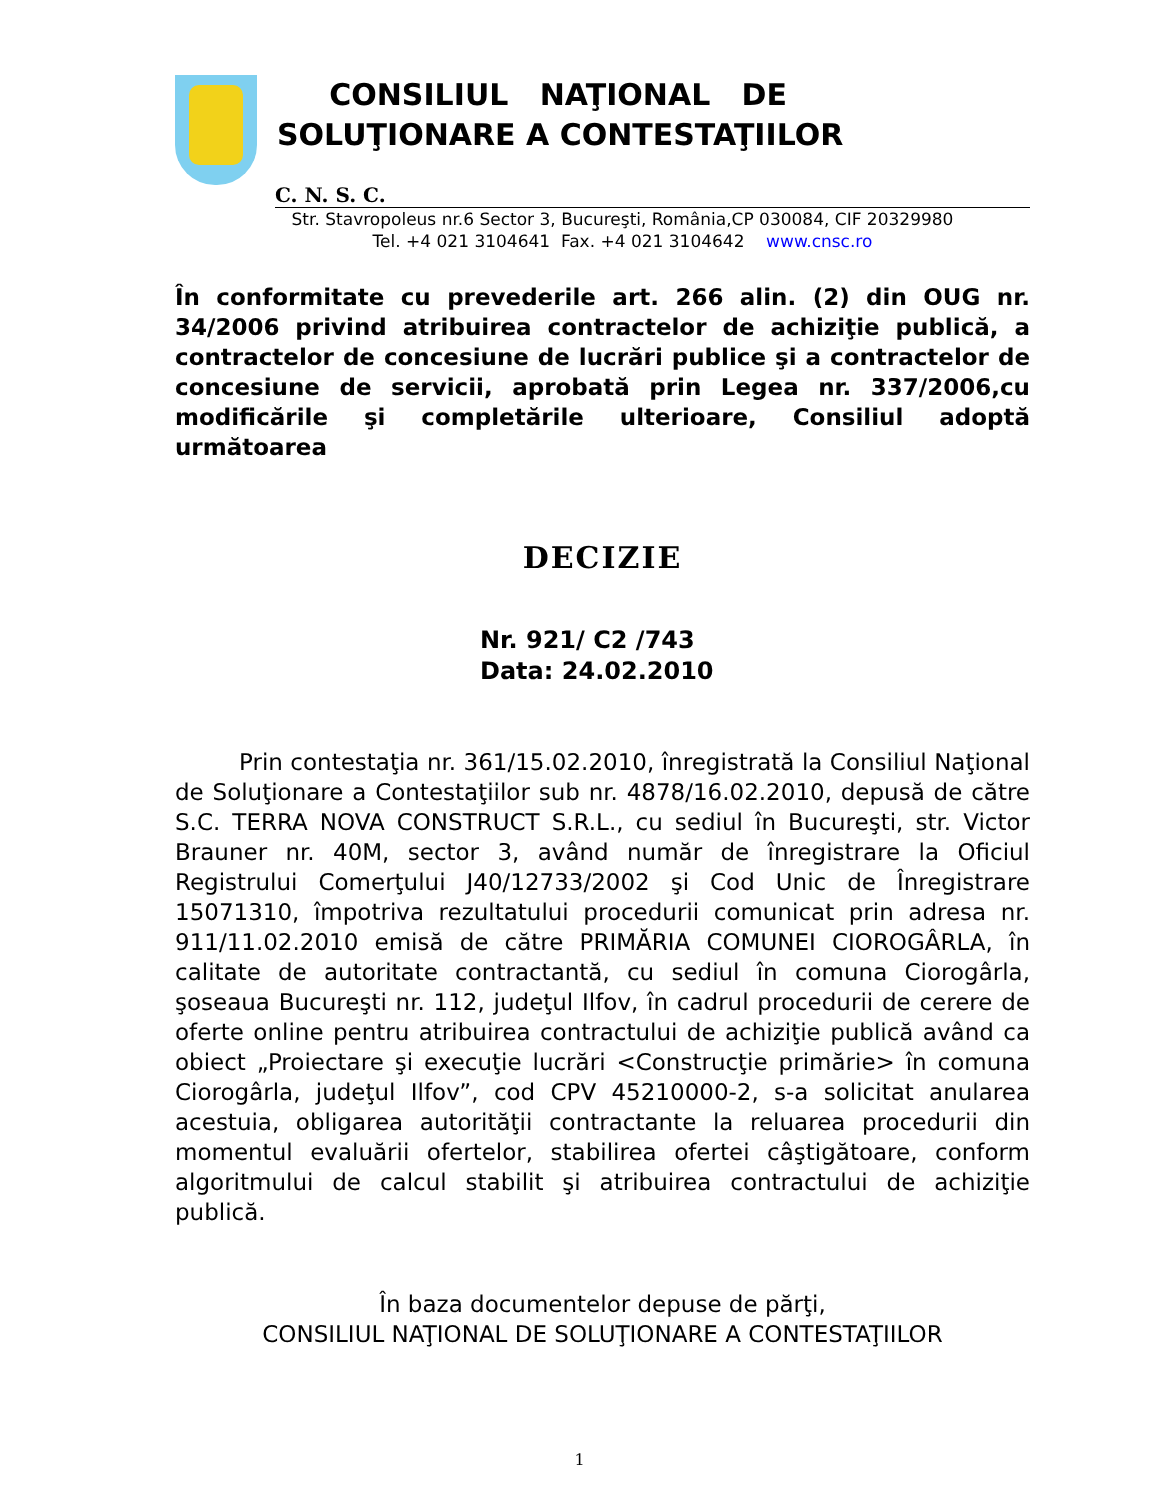CONSILIUL NAŢIONAL DE
SOLUŢIONARE A CONTESTAŢIILOR
C. N. S. C.
Str. Stavropoleus nr.6 Sector 3, Bucureşti, România,CP 030084, CIF 20329980
Tel. +4 021 3104641 Fax. +4 021 3104642 www.cnsc.ro
În conformitate cu prevederile art. 266 alin. (2) din OUG nr. 34/2006 privind atribuirea contractelor de achiziţie publică, a contractelor de concesiune de lucrări publice şi a contractelor de concesiune de servicii, aprobată prin Legea nr. 337/2006,cu modificările şi completările ulterioare, Consiliul adoptă următoarea
DECIZIE
Nr. 921/ C2 /743
Data: 24.02.2010
Prin contestaţia nr. 361/15.02.2010, înregistrată la Consiliul Naţional de Soluţionare a Contestaţiilor sub nr. 4878/16.02.2010, depusă de către S.C. TERRA NOVA CONSTRUCT S.R.L., cu sediul în Bucureşti, str. Victor Brauner nr. 40M, sector 3, având număr de înregistrare la Oficiul Registrului Comerţului J40/12733/2002 şi Cod Unic de Înregistrare 15071310, împotriva rezultatului procedurii comunicat prin adresa nr. 911/11.02.2010 emisă de către PRIMĂRIA COMUNEI CIOROGÂRLA, în calitate de autoritate contractantă, cu sediul în comuna Ciorogârla, şoseaua Bucureşti nr. 112, judeţul Ilfov, în cadrul procedurii de cerere de oferte online pentru atribuirea contractului de achiziţie publică având ca obiect „Proiectare şi execuţie lucrări <Construcţie primărie> în comuna Ciorogârla, judeţul Ilfov”, cod CPV 45210000-2, s-a solicitat anularea acestuia, obligarea autorităţii contractante la reluarea procedurii din momentul evaluării ofertelor, stabilirea ofertei câştigătoare, conform algoritmului de calcul stabilit şi atribuirea contractului de achiziţie publică.
În baza documentelor depuse de părţi,
CONSILIUL NAŢIONAL DE SOLUŢIONARE A CONTESTAŢIILOR
1